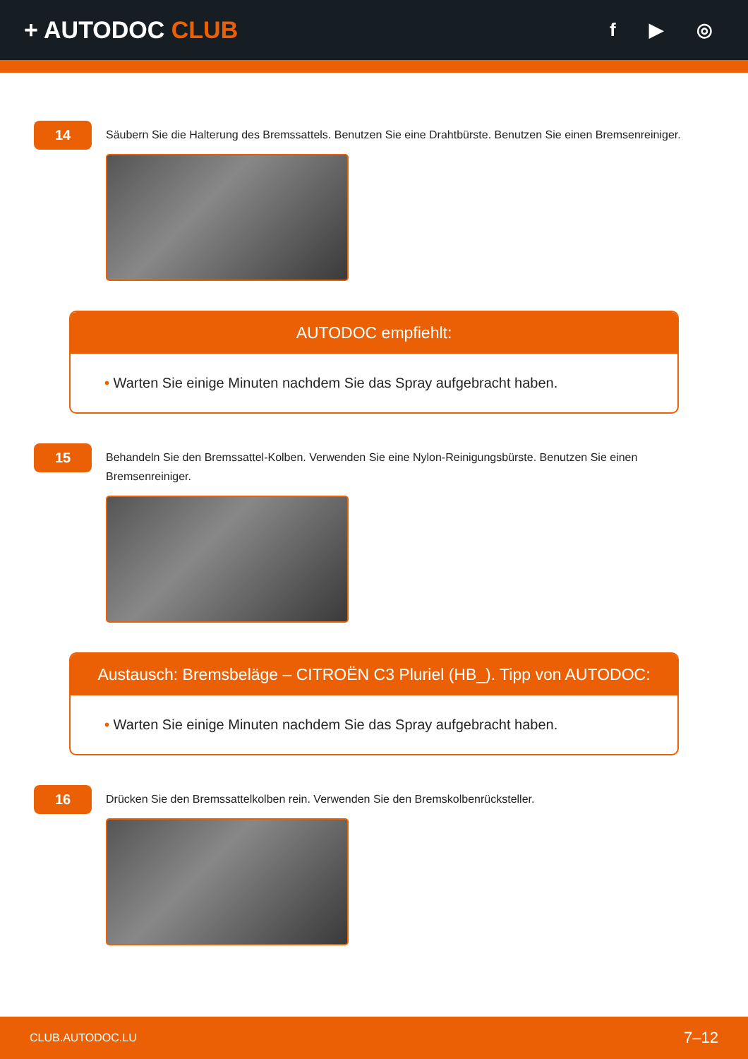+ AUTODOC CLUB
f ▶ ◎
14
Säubern Sie die Halterung des Bremssattels. Benutzen Sie eine Drahtbürste. Benutzen Sie einen Bremsenreiniger.
AUTODOC empfiehlt:
• Warten Sie einige Minuten nachdem Sie das Spray aufgebracht haben.
15
Behandeln Sie den Bremssattel-Kolben. Verwenden Sie eine Nylon-Reinigungsbürste. Benutzen Sie einen Bremsenreiniger.
Austausch: Bremsbeläge – CITROËN C3 Pluriel (HB_). Tipp von AUTODOC:
• Warten Sie einige Minuten nachdem Sie das Spray aufgebracht haben.
16
Drücken Sie den Bremssattelkolben rein. Verwenden Sie den Bremskolbenrücksteller.
CLUB.AUTODOC.LU 7–12